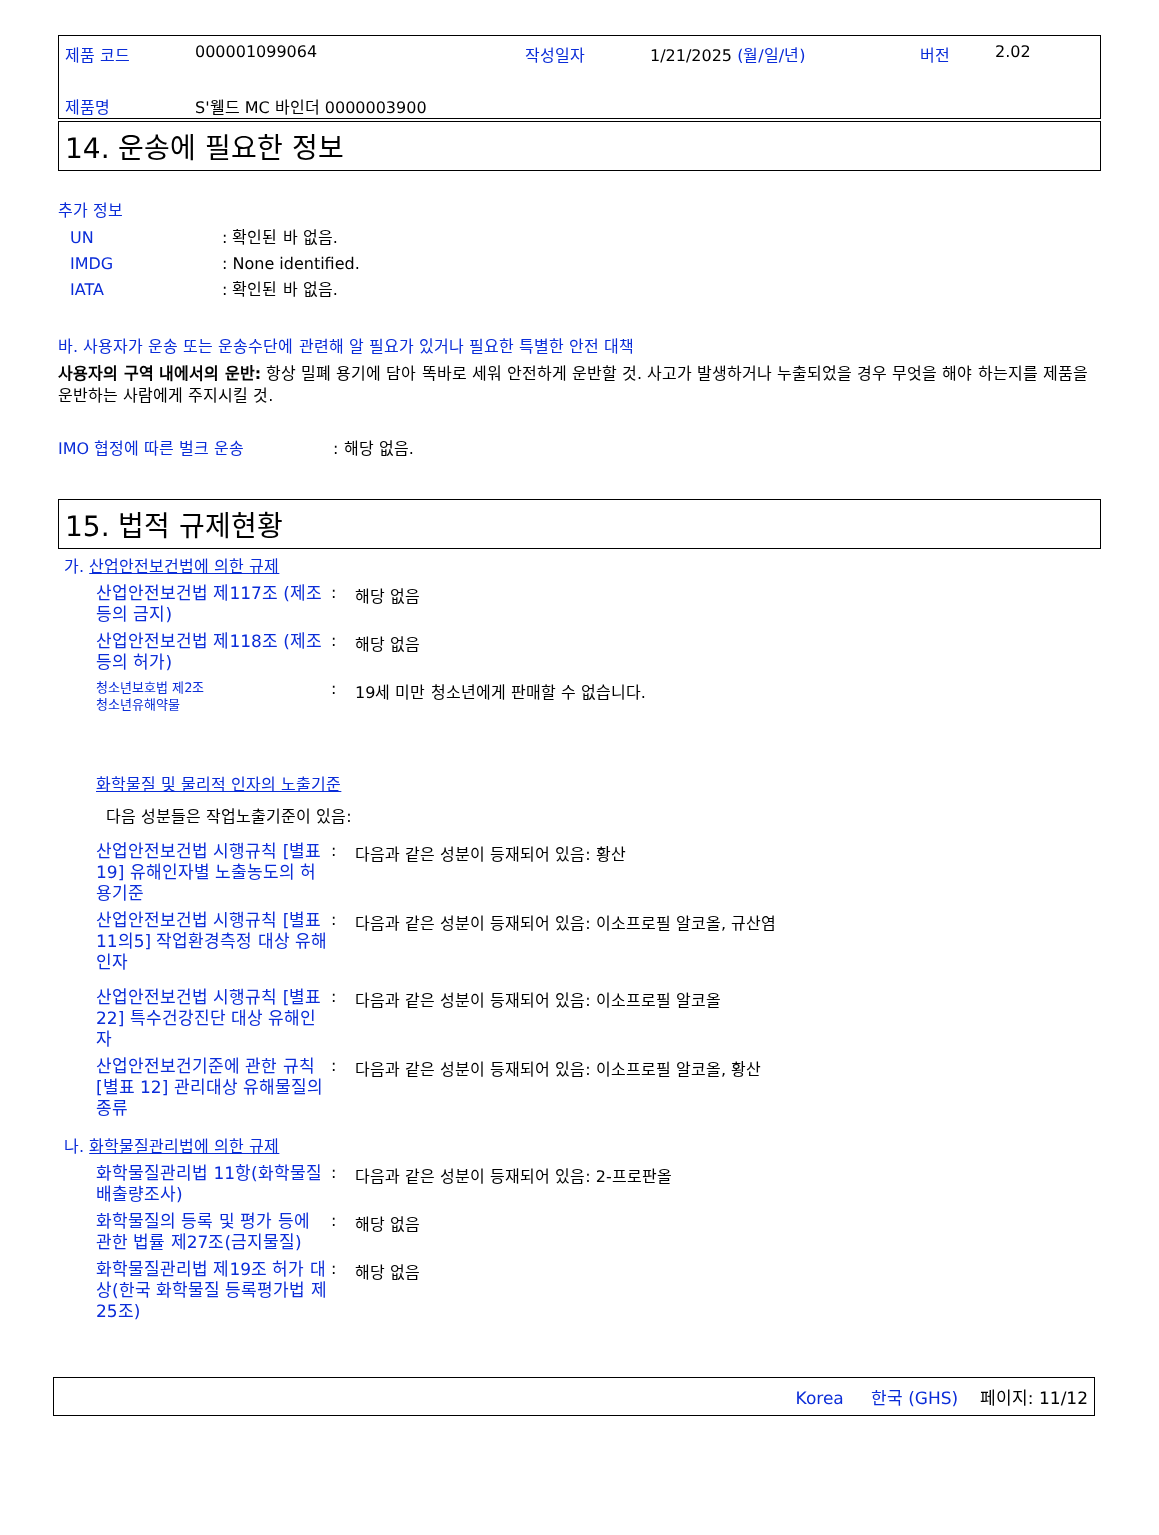| 제품 코드 | 000001099064 | 작성일자 | 1/21/2025 (월/일/년) | 버전 | 2.02 |
| 제품명 | S'웰드 MC 바인더 0000003900 | | | | |
14. 운송에 필요한 정보
추가 정보
| UN | : 확인된 바 없음. |
| IMDG | : None identified. |
| IATA | : 확인된 바 없음. |
바. 사용자가 운송 또는 운송수단에 관련해 알 필요가 있거나 필요한 특별한 안전 대책
사용자의 구역 내에서의 운반: 항상 밀폐 용기에 담아 똑바로 세워 안전하게 운반할 것. 사고가 발생하거나 누출되었을 경우 무엇을 해야 하는지를 제품을 운반하는 사람에게 주지시킬 것.
IMO 협정에 따른 벌크 운송 : 해당 없음.
15. 법적 규제현황
가. 산업안전보건법에 의한 규제
산업안전보건법 제117조 (제조 등의 금지)
: 해당 없음
산업안전보건법 제118조 (제조 등의 허가)
: 해당 없음
청소년보호법 제2조
청소년유해약물
: 19세 미만 청소년에게 판매할 수 없습니다.
화학물질 및 물리적 인자의 노출기준
다음 성분들은 작업노출기준이 있음:
산업안전보건법 시행규칙 [별표 19] 유해인자별 노출농도의 허용기준
: 다음과 같은 성분이 등재되어 있음: 황산
산업안전보건법 시행규칙 [별표 11의5] 작업환경측정 대상 유해인자
: 다음과 같은 성분이 등재되어 있음: 이소프로필 알코올, 규산염
산업안전보건법 시행규칙 [별표 22] 특수건강진단 대상 유해인자
: 다음과 같은 성분이 등재되어 있음: 이소프로필 알코올
산업안전보건기준에 관한 규칙 [별표 12] 관리대상 유해물질의 종류
: 다음과 같은 성분이 등재되어 있음: 이소프로필 알코올, 황산
나. 화학물질관리법에 의한 규제
화학물질관리법 11항(화학물질 배출량조사)
: 다음과 같은 성분이 등재되어 있음: 2-프로판올
화학물질의 등록 및 평가 등에 관한 법률 제27조(금지물질)
: 해당 없음
화학물질관리법 제19조 허가 대상(한국 화학물질 등록평가법 제25조)
: 해당 없음
Korea 한국 (GHS) 페이지: 11/12